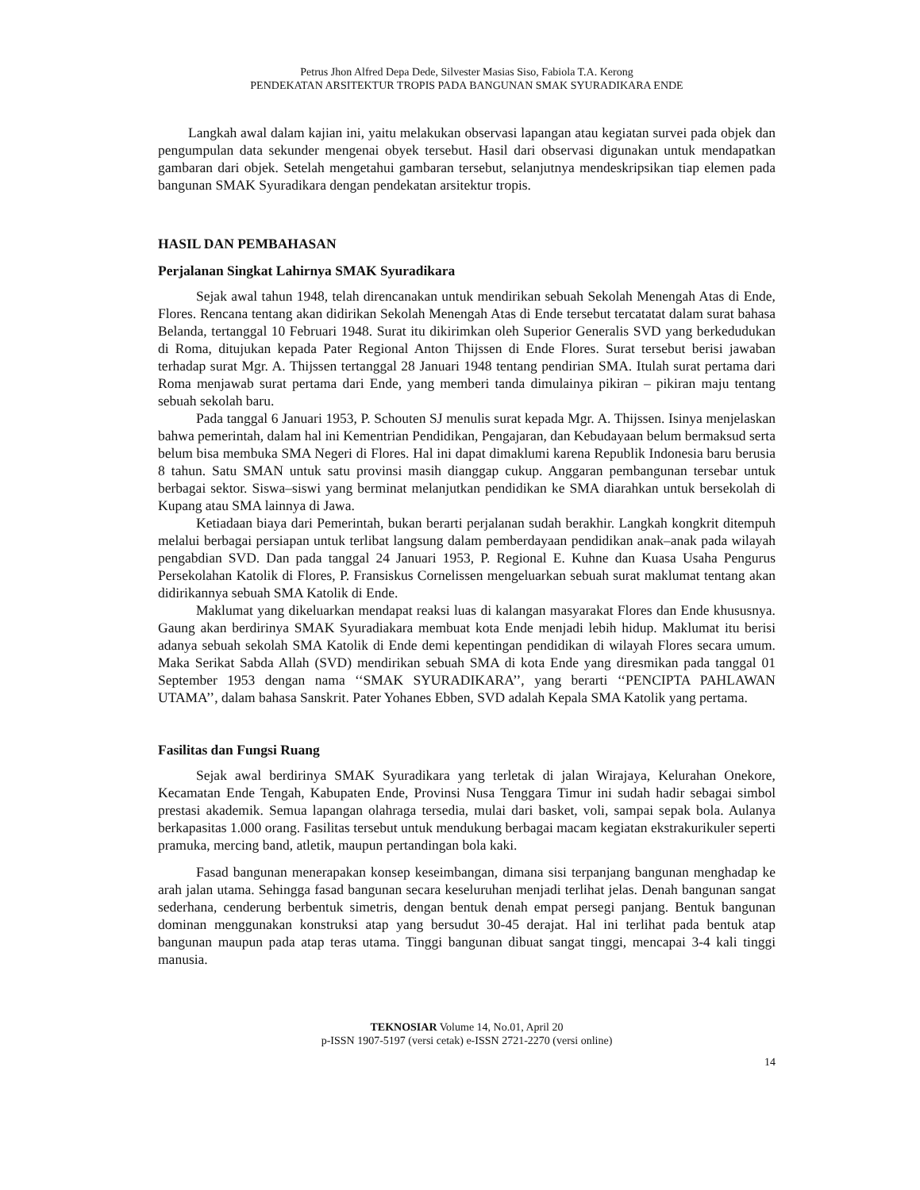Petrus Jhon Alfred Depa Dede, Silvester Masias Siso, Fabiola T.A. Kerong
PENDEKATAN ARSITEKTUR TROPIS PADA BANGUNAN SMAK SYURADIKARA ENDE
Langkah awal dalam kajian ini, yaitu melakukan observasi lapangan atau kegiatan survei pada objek dan pengumpulan data sekunder mengenai obyek tersebut. Hasil dari observasi digunakan untuk mendapatkan gambaran dari objek. Setelah mengetahui gambaran tersebut, selanjutnya mendeskripsikan tiap elemen pada bangunan SMAK Syuradikara dengan pendekatan arsitektur tropis.
HASIL DAN PEMBAHASAN
Perjalanan Singkat Lahirnya SMAK Syuradikara
Sejak awal tahun 1948, telah direncanakan untuk mendirikan sebuah Sekolah Menengah Atas di Ende, Flores. Rencana tentang akan didirikan Sekolah Menengah Atas di Ende tersebut tercatatat dalam surat bahasa Belanda, tertanggal 10 Februari 1948. Surat itu dikirimkan oleh Superior Generalis SVD yang berkedudukan di Roma, ditujukan kepada Pater Regional Anton Thijssen di Ende Flores. Surat tersebut berisi jawaban terhadap surat Mgr. A. Thijssen tertanggal 28 Januari 1948 tentang pendirian SMA. Itulah surat pertama dari Roma menjawab surat pertama dari Ende, yang memberi tanda dimulainya pikiran – pikiran maju tentang sebuah sekolah baru.
Pada tanggal 6 Januari 1953, P. Schouten SJ menulis surat kepada Mgr. A. Thijssen. Isinya menjelaskan bahwa pemerintah, dalam hal ini Kementrian Pendidikan, Pengajaran, dan Kebudayaan belum bermaksud serta belum bisa membuka SMA Negeri di Flores. Hal ini dapat dimaklumi karena Republik Indonesia baru berusia 8 tahun. Satu SMAN untuk satu provinsi masih dianggap cukup. Anggaran pembangunan tersebar untuk berbagai sektor. Siswa–siswi yang berminat melanjutkan pendidikan ke SMA diarahkan untuk bersekolah di Kupang atau SMA lainnya di Jawa.
Ketiadaan biaya dari Pemerintah, bukan berarti perjalanan sudah berakhir. Langkah kongkrit ditempuh melalui berbagai persiapan untuk terlibat langsung dalam pemberdayaan pendidikan anak–anak pada wilayah pengabdian SVD. Dan pada tanggal 24 Januari 1953, P. Regional E. Kuhne dan Kuasa Usaha Pengurus Persekolahan Katolik di Flores, P. Fransiskus Cornelissen mengeluarkan sebuah surat maklumat tentang akan didirikannya sebuah SMA Katolik di Ende.
Maklumat yang dikeluarkan mendapat reaksi luas di kalangan masyarakat Flores dan Ende khususnya. Gaung akan berdirinya SMAK Syuradiakara membuat kota Ende menjadi lebih hidup. Maklumat itu berisi adanya sebuah sekolah SMA Katolik di Ende demi kepentingan pendidikan di wilayah Flores secara umum. Maka Serikat Sabda Allah (SVD) mendirikan sebuah SMA di kota Ende yang diresmikan pada tanggal 01 September 1953 dengan nama ‘‘SMAK SYURADIKARA’’, yang berarti ‘‘PENCIPTA PAHLAWAN UTAMA’’, dalam bahasa Sanskrit. Pater Yohanes Ebben, SVD adalah Kepala SMA Katolik yang pertama.
Fasilitas dan Fungsi Ruang
Sejak awal berdirinya SMAK Syuradikara yang terletak di jalan Wirajaya, Kelurahan Onekore, Kecamatan Ende Tengah, Kabupaten Ende, Provinsi Nusa Tenggara Timur ini sudah hadir sebagai simbol prestasi akademik. Semua lapangan olahraga tersedia, mulai dari basket, voli, sampai sepak bola. Aulanya berkapasitas 1.000 orang. Fasilitas tersebut untuk mendukung berbagai macam kegiatan ekstrakurikuler seperti pramuka, mercing band, atletik, maupun pertandingan bola kaki.
Fasad bangunan menerapakan konsep keseimbangan, dimana sisi terpanjang bangunan menghadap ke arah jalan utama. Sehingga fasad bangunan secara keseluruhan menjadi terlihat jelas. Denah bangunan sangat sederhana, cenderung berbentuk simetris, dengan bentuk denah empat persegi panjang. Bentuk bangunan dominan menggunakan konstruksi atap yang bersudut 30-45 derajat. Hal ini terlihat pada bentuk atap bangunan maupun pada atap teras utama. Tinggi bangunan dibuat sangat tinggi, mencapai 3-4 kali tinggi manusia.
TEKNOSIAR Volume 14, No.01, April 20
p-ISSN 1907-5197 (versi cetak) e-ISSN 2721-2270 (versi online)
14